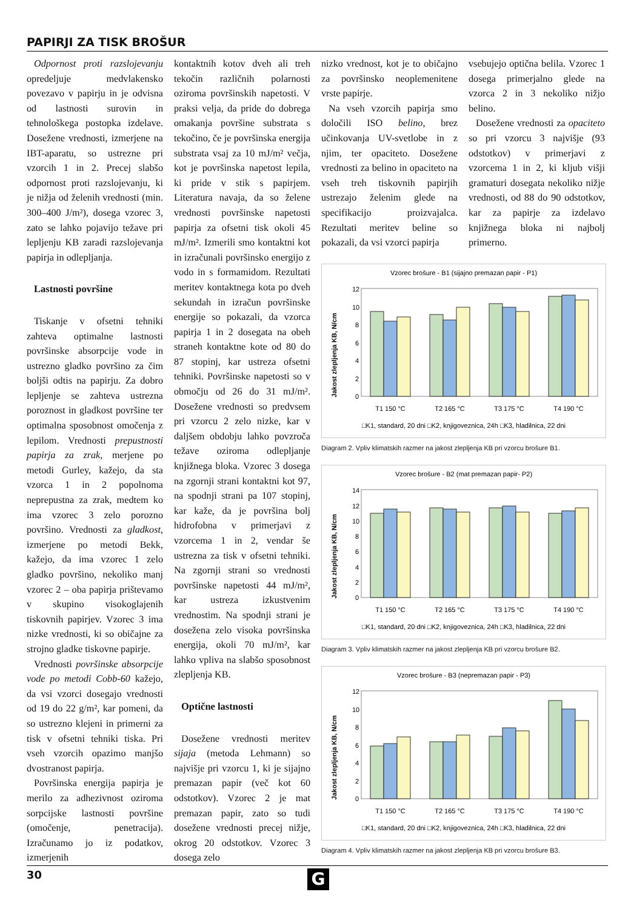PAPIRJI ZA TISK BROŠUR
Odpornost proti razslojevanju opredeljuje medvlakensko povezavo v papirju in je odvisna od lastnosti surovin in tehnološkega postopka izdelave. Dosežene vrednosti, izmerjene na IBT-aparatu, so ustrezne pri vzorcih 1 in 2. Precej slabšo odpornost proti razslojevanju, ki je nižja od želenih vrednosti (min. 300–400 J/m²), dosega vzorec 3, zato se lahko pojavijo težave pri lepljenju KB zaradi razslojevanja papirja in odlepljanja.
Lastnosti površine
Tiskanje v ofsetni tehniki zahteva optimalne lastnosti površinske absorpcije vode in ustrezno gladko površino za čim boljši odtis na papirju. Za dobro lepljenje se zahteva ustrezna poroznost in gladkost površine ter optimalna sposobnost omočenja z lepilom. Vrednosti prepustnosti papirja za zrak, merjene po metodi Gurley, kažejo, da sta vzorca 1 in 2 popolnoma neprepustna za zrak, medtem ko ima vzorec 3 zelo porozno površino. Vrednosti za gladkost, izmerjene po metodi Bekk, kažejo, da ima vzorec 1 zelo gladko površino, nekoliko manj vzorec 2 – oba papirja prištevamo v skupino visokoglajenih tiskovnih papirjev. Vzorec 3 ima nizke vrednosti, ki so običajne za strojno gladke tiskovne papirje.
Vrednosti površinske absorpcije vode po metodi Cobb-60 kažejo, da vsi vzorci dosegajo vrednosti od 19 do 22 g/m², kar pomeni, da so ustrezno klejeni in primerni za tisk v ofsetni tehniki tiska. Pri vseh vzorcih opazimo manjšo dvostranost papirja.
Površinska energija papirja je merilo za adhezivnost oziroma sorpcijske lastnosti površine (omočenje, penetracija). Izračunamo jo iz podatkov, izmerjenih
kontaktnih kotov dveh ali treh tekočin različnih polarnosti oziroma površinskih napetosti. V praksi velja, da pride do dobrega omakanja površine substrata s tekočino, če je površinska energija substrata vsaj za 10 mJ/m² večja, kot je površinska napetost lepila, ki pride v stik s papirjem. Literatura navaja, da so želene vrednosti površinske napetosti papirja za ofsetni tisk okoli 45 mJ/m². Izmerili smo kontaktni kot in izračunali površinsko energijo z vodo in s formamidom. Rezultati meritev kontaktnega kota po dveh sekundah in izračun površinske energije so pokazali, da vzorca papirja 1 in 2 dosegata na obeh straneh kontaktne kote od 80 do 87 stopinj, kar ustreza ofsetni tehniki. Površinske napetosti so v območju od 26 do 31 mJ/m². Dosežene vrednosti so predvsem pri vzorcu 2 zelo nizke, kar v daljšem obdobju lahko povzroča težave oziroma odlepljanje knjižnega bloka. Vzorec 3 dosega na zgornji strani kontaktni kot 97, na spodnji strani pa 107 stopinj, kar kaže, da je površina bolj hidrofobna v primerjavi z vzorcema 1 in 2, vendar še ustrezna za tisk v ofsetni tehniki. Na zgornji strani so vrednosti površinske napetosti 44 mJ/m², kar ustreza izkustvenim vrednostim. Na spodnji strani je dosežena zelo visoka površinska energija, okoli 70 mJ/m², kar lahko vpliva na slabšo sposobnost zlepljenja KB.
Optične lastnosti
Dosežene vrednosti meritev sijaja (metoda Lehmann) so najvišje pri vzorcu 1, ki je sijajno premazan papir (več kot 60 odstotkov). Vzorec 2 je mat premazan papir, zato so tudi dosežene vrednosti precej nižje, okrog 20 odstotkov. Vzorec 3 dosega zelo
nizko vrednost, kot je to običajno za površinsko neoplemenitene vrste papirje.
Na vseh vzorcih papirja smo določili ISO belino, brez učinkovanja UV-svetlobe in z njim, ter opaciteto. Dosežene vrednosti za belino in opaciteto na vseh treh tiskovnih papirjih ustrezajo želenim glede na specifikacijo proizvajalca. Rezultati meritev beline so pokazali, da vsi vzorci papirja
vsebujejo optična belila. Vzorec 1 dosega primerjalno glede na vzorca 2 in 3 nekoliko nižjo belino.
Dosežene vrednosti za opaciteto so pri vzorcu 3 najvišje (93 odstotkov) v primerjavi z vzorcema 1 in 2, ki kljub višji gramaturi dosegata nekoliko nižje vrednosti, od 88 do 90 odstotkov, kar za papirje za izdelavo knjižnega bloka ni najbolj primerno.
Vzorec brošure - B1 (sijajno premazan papir - P1)
Jakost zlepljenja KB, N/cm
0
2
4
6
8
10
12
T1 150 °C
T2 165 °C
T3 175 °C
T4 190 °C
□K1, standard, 20 dni □K2, knjigoveznica, 24h □K3, hladilnica, 22 dni
Diagram 2. Vpliv klimatskih razmer na jakost zlepljenja KB pri vzorcu brošure B1.
Vzorec brošure - B2 (mat premazan papir- P2)
Jakost zlepljenja KB, N/cm
0
2
4
6
8
10
12
14
T1 150 °C
T2 165 °C
T3 175 °C
T4 190 °C
□K1, standard, 20 dni □K2, knjigoveznica, 24h □K3, hladilnica, 22 dni
Diagram 3. Vpliv klimatskih razmer na jakost zlepljenja KB pri vzorcu brošure B2.
Vzorec brošure - B3 (nepremazan papir - P3)
Jakost zlepljenja KB, N/cm
0
2
4
6
8
10
12
T1 150 °C
T2 165 °C
T3 175 °C
T4 190 °C
□K1, standard, 20 dni □K2, knjigoveznica, 24h □K3, hladilnica, 22 dni
Diagram 4. Vpliv klimatskih razmer na jakost zlepljenja KB pri vzorcu brošure B3.
30 G